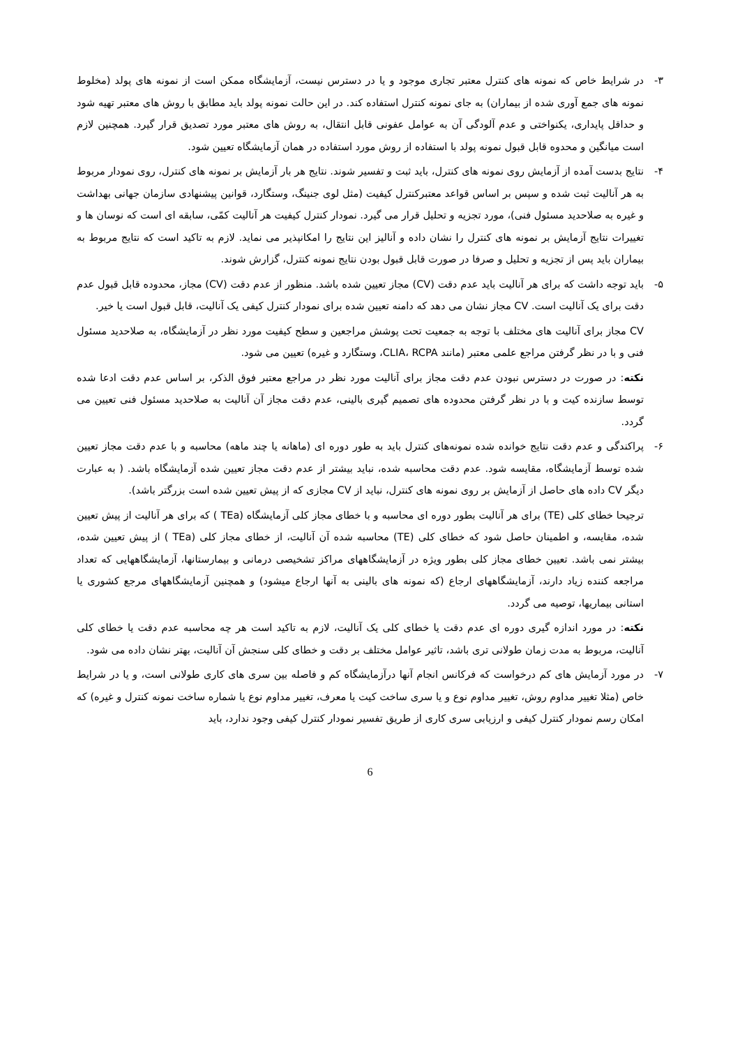۳- در شرایط خاص که نمونه های کنترل معتبر تجاری موجود و یا در دسترس نیست، آزمایشگاه ممکن است از نمونه های پولد (مخلوط نمونه های جمع آوری شده از بیماران) به جای نمونه کنترل استفاده کند. در این حالت نمونه پولد باید مطابق با روش های معتبر تهیه شود و حداقل پایداری، یکنواختی و عدم آلودگی آن به عوامل عفونی قابل انتقال، به روش های معتبر مورد تصدیق قرار گیرد. همچنین لازم است میانگین و محدوه قابل قبول نمونه پولد با استفاده از روش مورد استفاده در همان آزمایشگاه تعیین شود.
۴- نتایج بدست آمده از آزمایش روی نمونه های کنترل، باید ثبت و تفسیر شوند. نتایج هر بار آزمایش بر نمونه های کنترل، روی نمودار مربوط به هر آنالیت ثبت شده و سپس بر اساس قواعد معتبرکنترل کیفیت (مثل لوی جنینگ، وستگارد، قوانین پیشنهادی سازمان جهانی بهداشت و غیره به صلاحدید مسئول فنی)، مورد تجزیه و تحلیل قرار می گیرد. نمودار کنترل کیفیت هر آنالیت کمّی، سابقه ای است که نوسان ها و تغییرات نتایج آزمایش بر نمونه های کنترل را نشان داده و آنالیز این نتایج را امکانپذیر می نماید. لازم به تاکید است که نتایج مربوط به بیماران باید پس از تجزیه و تحلیل و صرفا در صورت قابل قبول بودن نتایج نمونه کنترل، گزارش شوند.
۵- باید توجه داشت که برای هر آنالیت باید عدم دقت (CV) مجاز تعیین شده باشد. منظور از عدم دقت (CV) مجاز، محدوده قابل قبول عدم دقت برای یک آنالیت است. CV مجاز نشان می دهد که دامنه تعیین شده برای نمودار کنترل کیفی یک آنالیت، قابل قبول است یا خیر.
CV مجاز برای آنالیت های مختلف با توجه به جمعیت تحت پوشش مراجعین و سطح کیفیت مورد نظر در آزمایشگاه، به صلاحدید مسئول فنی و با در نظر گرفتن مراجع علمی معتبر (مانند CLIA، RCPA، وستگارد و غیره) تعیین می شود.
نکته: در صورت در دسترس نبودن عدم دقت مجاز برای آنالیت مورد نظر در مراجع معتبر فوق الذکر، بر اساس عدم دقت ادعا شده توسط سازنده کیت و با در نظر گرفتن محدوده های تصمیم گیری بالینی، عدم دقت مجاز آن آنالیت به صلاحدید مسئول فنی تعیین می گردد.
۶- پراکندگی و عدم دقت نتایج خوانده شده نمونه‌های کنترل باید به طور دوره ای (ماهانه یا چند ماهه) محاسبه و با عدم دقت مجاز تعیین شده توسط آزمایشگاه، مقایسه شود. عدم دقت محاسبه شده، نباید بیشتر از عدم دقت مجاز تعیین شده آزمایشگاه باشد. ( به عبارت دیگر CV داده های حاصل از آزمایش بر روی نمونه های کنترل، نباید از CV مجازی که از پیش تعیین شده است بزرگتر باشد).
ترجیحا خطای کلی (TE) برای هر آنالیت بطور دوره ای محاسبه و با خطای مجاز کلی آزمایشگاه (TEa ) که برای هر آنالیت از پیش تعیین شده، مقایسه، و اطمینان حاصل شود که خطای کلی (TE) محاسبه شده آن آنالیت، از خطای مجاز کلی (TEa ) از پیش تعیین شده، بیشتر نمی باشد. تعیین خطای مجاز کلی بطور ویژه در آزمایشگاههای مراکز تشخیصی درمانی و بیمارستانها، آزمایشگاههایی که تعداد مراجعه کننده زیاد دارند، آزمایشگاههای ارجاع (که نمونه های بالینی به آنها ارجاع میشود) و همچنین آزمایشگاههای مرجع کشوری یا استانی بیماریها، توصیه می گردد.
نکته: در مورد اندازه گیری دوره ای عدم دقت یا خطای کلی یک آنالیت، لازم به تاکید است هر چه محاسبه عدم دقت یا خطای کلی آنالیت، مربوط به مدت زمان طولانی تری باشد، تاثیر عوامل مختلف بر دقت و خطای کلی سنجش آن آنالیت، بهتر نشان داده می شود.
۷- در مورد آزمایش های کم درخواست که فرکانس انجام آنها درآزمایشگاه کم و فاصله بین سری های کاری طولانی است، و یا در شرایط خاص (مثلا تغییر مداوم روش، تغییر مداوم نوع و یا سری ساخت کیت یا معرف، تغییر مداوم نوع یا شماره ساخت نمونه کنترل و غیره) که امکان رسم نمودار کنترل کیفی و ارزیابی سری کاری از طریق تفسیر نمودار کنترل کیفی وجود ندارد، باید
6